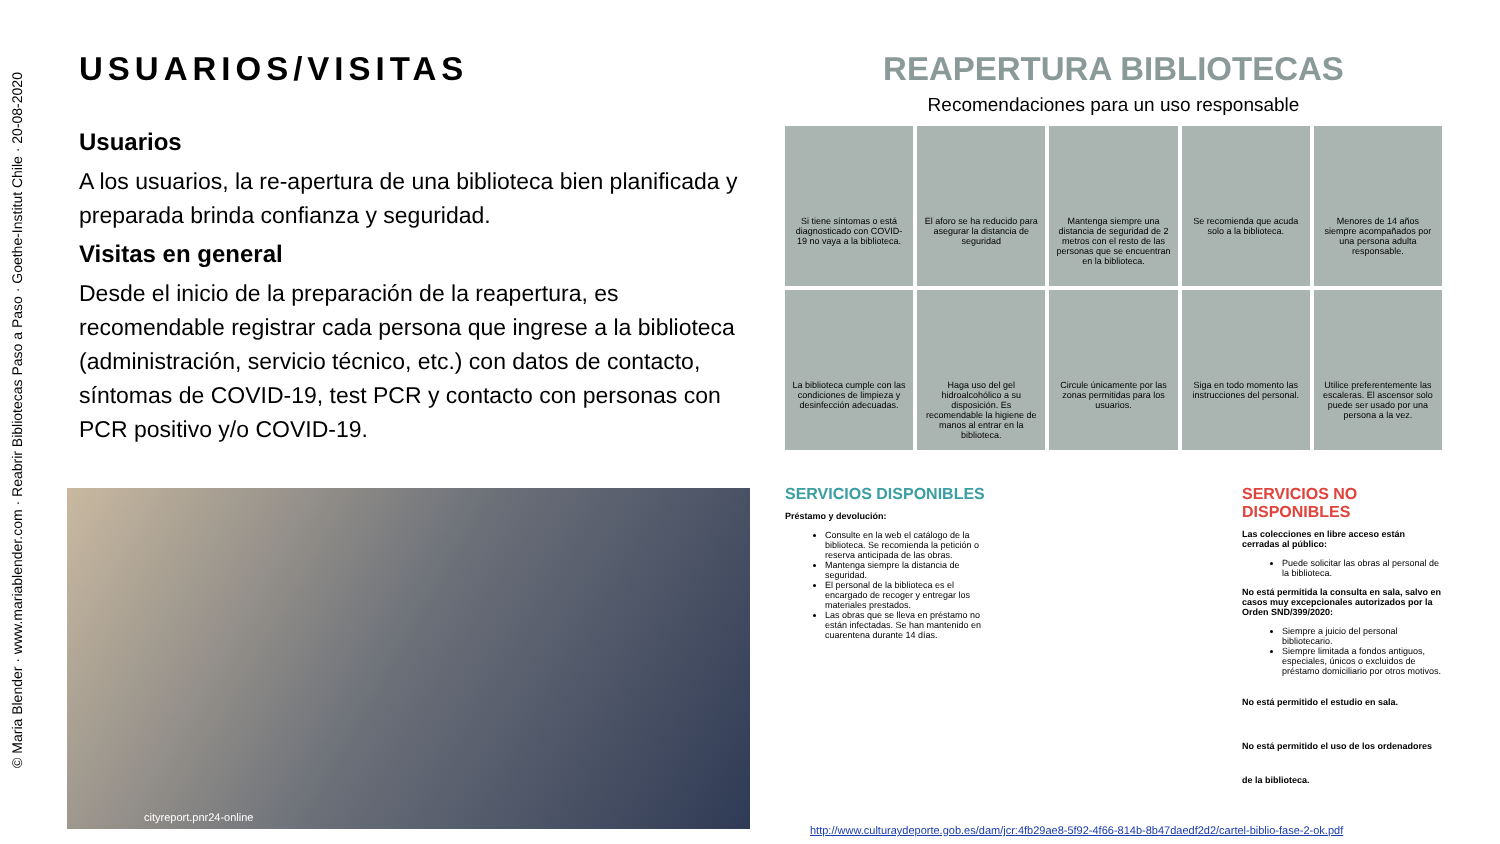© Maria Blender · www.mariablender.com · Reabrir Bibliotecas Paso a Paso · Goethe-Institut Chile · 20-08-2020
USUARIOS/VISITAS
Usuarios
A los usuarios, la re-apertura de una biblioteca bien planificada y preparada brinda confianza y seguridad.
Visitas en general
Desde el inicio de la preparación de la reapertura, es recomendable registrar cada persona que ingrese a la biblioteca (administración, servicio técnico, etc.) con datos de contacto, síntomas de COVID-19, test PCR y contacto con personas con PCR positivo y/o COVID-19.
cityreport.pnr24-online
REAPERTURA BIBLIOTECAS
Recomendaciones para un uso responsable
Si tiene síntomas o está diagnosticado con COVID-19 no vaya a la biblioteca.
El aforo se ha reducido para asegurar la distancia de seguridad
Mantenga siempre una distancia de seguridad de 2 metros con el resto de las personas que se encuentran en la biblioteca.
Se recomienda que acuda solo a la biblioteca.
Menores de 14 años siempre acompañados por una persona adulta responsable.
La biblioteca cumple con las condiciones de limpieza y desinfección adecuadas.
Haga uso del gel hidroalcohólico a su disposición. Es recomendable la higiene de manos al entrar en la biblioteca.
Circule únicamente por las zonas permitidas para los usuarios.
Siga en todo momento las instrucciones del personal.
Utilice preferentemente las escaleras. El ascensor solo puede ser usado por una persona a la vez.
SERVICIOS DISPONIBLES
Préstamo y devolución:
Consulte en la web el catálogo de la biblioteca. Se recomienda la petición o reserva anticipada de las obras.
Mantenga siempre la distancia de seguridad.
El personal de la biblioteca es el encargado de recoger y entregar los materiales prestados.
Las obras que se lleva en préstamo no están infectadas. Se han mantenido en cuarentena durante 14 días.
SERVICIOS NO DISPONIBLES
Las colecciones en libre acceso están cerradas al público:
Puede solicitar las obras al personal de la biblioteca.
No está permitida la consulta en sala, salvo en casos muy excepcionales autorizados por la Orden SND/399/2020:
Siempre a juicio del personal bibliotecario.
Siempre limitada a fondos antiguos, especiales, únicos o excluidos de préstamo domiciliario por otros motivos.
No está permitido el estudio en sala.
No está permitido el uso de los ordenadores de la biblioteca.
http://www.culturaydeporte.gob.es/dam/jcr:4fb29ae8-5f92-4f66-814b-8b47daedf2d2/cartel-biblio-fase-2-ok.pdf